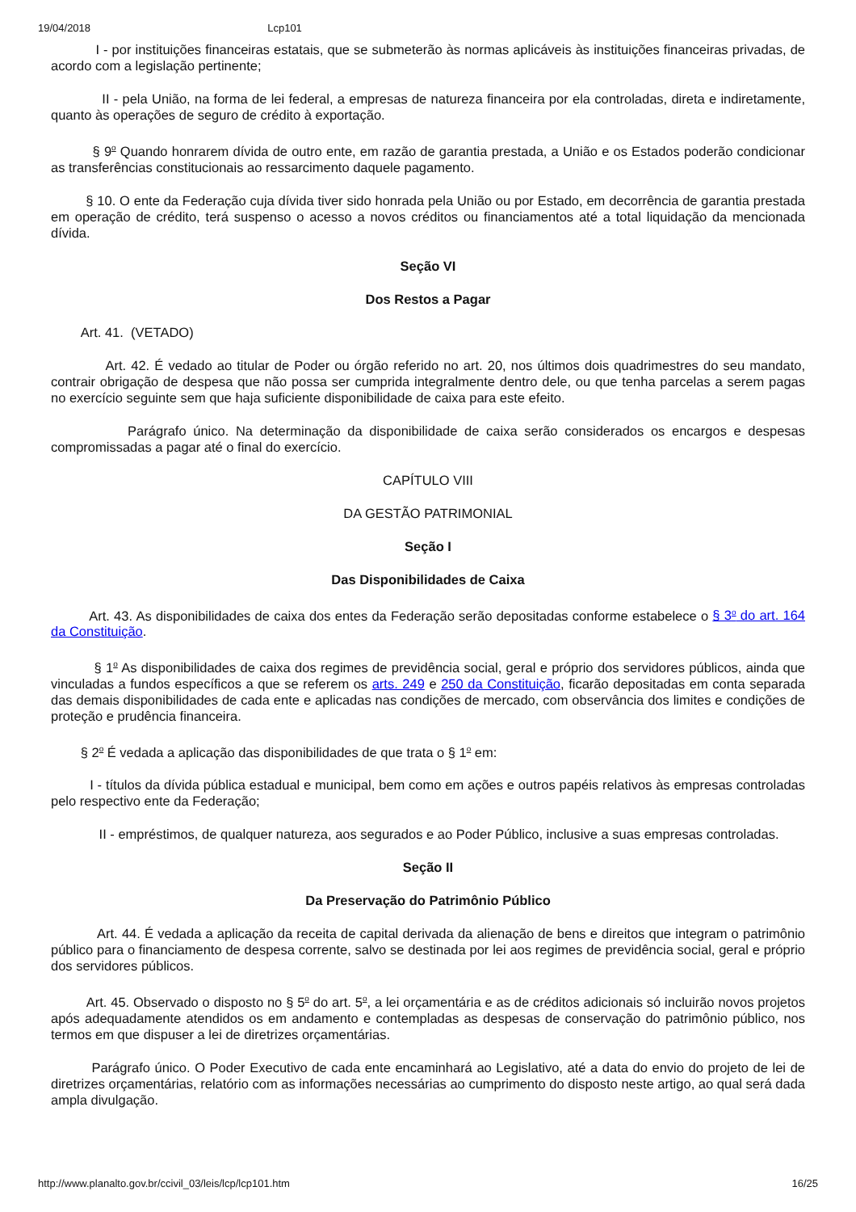19/04/2018 Lcp101
I - por instituições financeiras estatais, que se submeterão às normas aplicáveis às instituições financeiras privadas, de acordo com a legislação pertinente;
II - pela União, na forma de lei federal, a empresas de natureza financeira por ela controladas, direta e indiretamente, quanto às operações de seguro de crédito à exportação.
§ 9<sup>o</sup> Quando honrarem dívida de outro ente, em razão de garantia prestada, a União e os Estados poderão condicionar as transferências constitucionais ao ressarcimento daquele pagamento.
§ 10. O ente da Federação cuja dívida tiver sido honrada pela União ou por Estado, em decorrência de garantia prestada em operação de crédito, terá suspenso o acesso a novos créditos ou financiamentos até a total liquidação da mencionada dívida.
Seção VI
Dos Restos a Pagar
Art. 41. (VETADO)
Art. 42. É vedado ao titular de Poder ou órgão referido no art. 20, nos últimos dois quadrimestres do seu mandato, contrair obrigação de despesa que não possa ser cumprida integralmente dentro dele, ou que tenha parcelas a serem pagas no exercício seguinte sem que haja suficiente disponibilidade de caixa para este efeito.
Parágrafo único. Na determinação da disponibilidade de caixa serão considerados os encargos e despesas compromissadas a pagar até o final do exercício.
CAPÍTULO VIII
DA GESTÃO PATRIMONIAL
Seção I
Das Disponibilidades de Caixa
Art. 43. As disponibilidades de caixa dos entes da Federação serão depositadas conforme estabelece o § 3<sup>o</sup> do art. 164 da Constituição.
§ 1<sup>o</sup> As disponibilidades de caixa dos regimes de previdência social, geral e próprio dos servidores públicos, ainda que vinculadas a fundos específicos a que se referem os arts. 249 e 250 da Constituição, ficarão depositadas em conta separada das demais disponibilidades de cada ente e aplicadas nas condições de mercado, com observância dos limites e condições de proteção e prudência financeira.
§ 2<sup>o</sup> É vedada a aplicação das disponibilidades de que trata o § 1<sup>o</sup> em:
I - títulos da dívida pública estadual e municipal, bem como em ações e outros papéis relativos às empresas controladas pelo respectivo ente da Federação;
II - empréstimos, de qualquer natureza, aos segurados e ao Poder Público, inclusive a suas empresas controladas.
Seção II
Da Preservação do Patrimônio Público
Art. 44. É vedada a aplicação da receita de capital derivada da alienação de bens e direitos que integram o patrimônio público para o financiamento de despesa corrente, salvo se destinada por lei aos regimes de previdência social, geral e próprio dos servidores públicos.
Art. 45. Observado o disposto no § 5<sup>o</sup> do art. 5<sup>o</sup>, a lei orçamentária e as de créditos adicionais só incluirão novos projetos após adequadamente atendidos os em andamento e contempladas as despesas de conservação do patrimônio público, nos termos em que dispuser a lei de diretrizes orçamentárias.
Parágrafo único. O Poder Executivo de cada ente encaminhará ao Legislativo, até a data do envio do projeto de lei de diretrizes orçamentárias, relatório com as informações necessárias ao cumprimento do disposto neste artigo, ao qual será dada ampla divulgação.
http://www.planalto.gov.br/ccivil_03/leis/lcp/lcp101.htm 16/25